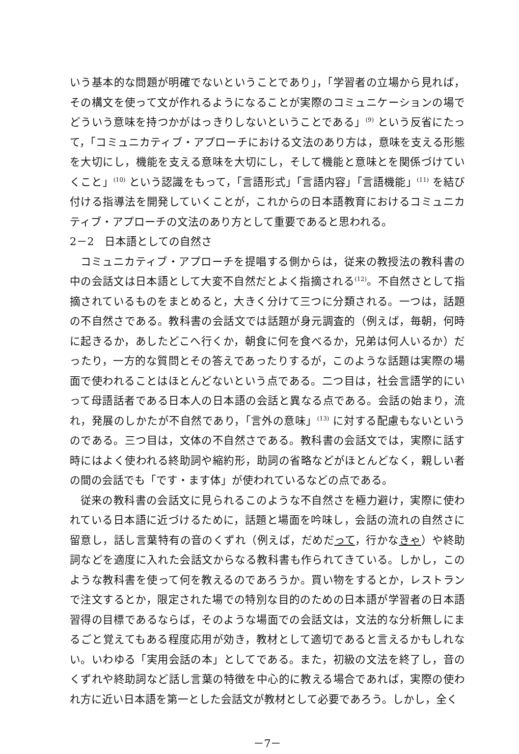いう基本的な問題が明確でないということであり」，「学習者の立場から見れば，その構文を使って文が作れるようになることが実際のコミュニケーションの場でどういう意味を持つかがはっきりしないということである」<sup>(9)</sup> という反省にたって，「コミュニカティブ・アプローチにおける文法のあり方は，意味を支える形態を大切にし，機能を支える意味を大切にし，そして機能と意味とを関係づけていくこと」<sup>(10)</sup> という認識をもって，「言語形式」「言語内容」「言語機能」<sup>(11)</sup> を結び付ける指導法を開発していくことが，これからの日本語教育におけるコミュニカティブ・アプローチの文法のあり方として重要であると思われる。
2－2　日本語としての自然さ
コミュニカティブ・アプローチを提唱する側からは，従来の教授法の教科書の中の会話文は日本語として大変不自然だとよく指摘される<sup>(12)</sup>。不自然さとして指摘されているものをまとめると，大きく分けて三つに分類される。一つは，話題の不自然さである。教科書の会話文では話題が身元調査的（例えば，毎朝，何時に起きるか，あしたどこへ行くか，朝食に何を食べるか，兄弟は何人いるか）だったり，一方的な質問とその答えであったりするが，このような話題は実際の場面で使われることはほとんどないという点である。二つ目は，社会言語学的にいって母語話者である日本人の日本語の会話と異なる点である。会話の始まり，流れ，発展のしかたが不自然であり，「言外の意味」<sup>(13)</sup> に対する配慮もないというのである。三つ目は，文体の不自然さである。教科書の会話文では，実際に話す時にはよく使われる終助詞や縮約形，助詞の省略などがほとんどなく，親しい者の間の会話でも「です・ます体」が使われているなどの点である。
従来の教科書の会話文に見られるこのような不自然さを極力避け，実際に使われている日本語に近づけるために，話題と場面を吟味し，会話の流れの自然さに留意し，話し言葉特有の音のくずれ（例えば，だめだって，行かなきゃ）や終助詞などを適度に入れた会話文からなる教科書も作られてきている。しかし，このような教科書を使って何を教えるのであろうか。買い物をするとか，レストランで注文するとか，限定された場での特別な目的のための日本語が学習者の日本語習得の目標であるならば，そのような場面での会話文は，文法的な分析無しにまるごと覚えてもある程度応用が効き，教材として適切であると言えるかもしれない。いわゆる「実用会話の本」としてである。また，初級の文法を終了し，音のくずれや終助詞など話し言葉の特徴を中心的に教える場合であれば，実際の使われ方に近い日本語を第一とした会話文が教材として必要であろう。しかし，全く
－7－